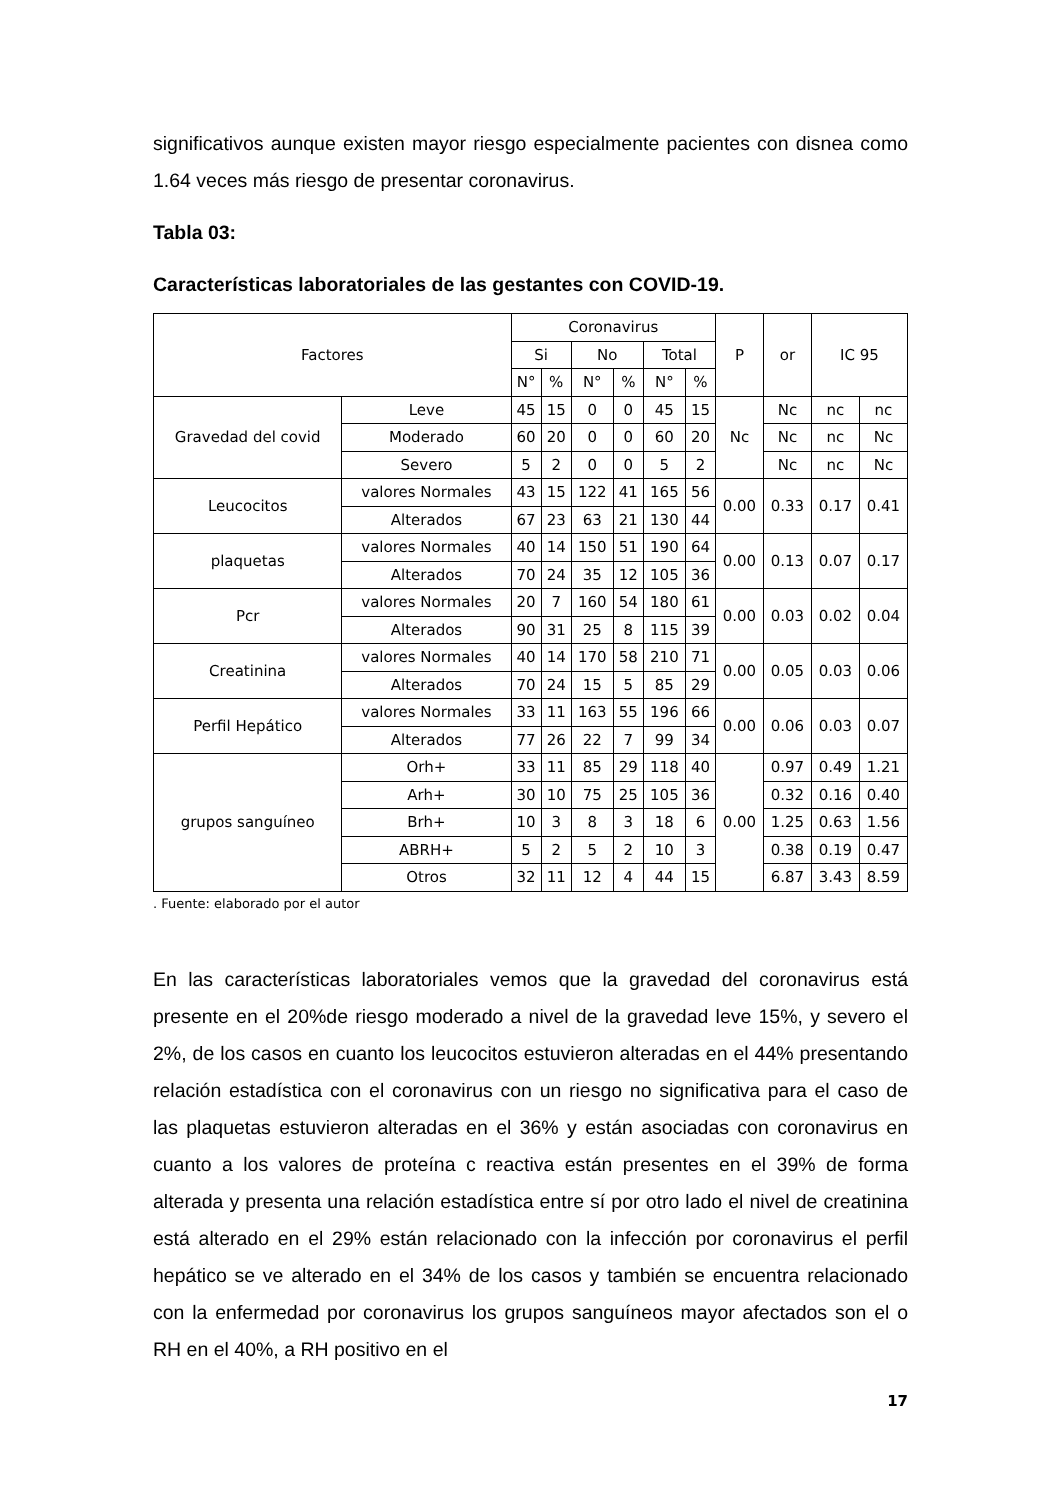significativos aunque existen mayor riesgo especialmente pacientes con disnea como 1.64 veces más riesgo de presentar coronavirus.
Tabla 03:
Características laboratoriales de las gestantes con COVID-19.
| Factores | | Coronavirus | | | | | | P | or | IC 95 | |
| --- | --- | --- | --- | --- | --- | --- | --- | --- | --- | --- | --- |
| | | Si | | No | | Total | | | | | |
| | | N° | % | N° | % | N° | % | | | | |
| Gravedad del covid | Leve | 45 | 15 | 0 | 0 | 45 | 15 | Nc | Nc | nc | nc |
| | Moderado | 60 | 20 | 0 | 0 | 60 | 20 | | Nc | nc | Nc |
| | Severo | 5 | 2 | 0 | 0 | 5 | 2 | | Nc | nc | Nc |
| Leucocitos | valores Normales | 43 | 15 | 122 | 41 | 165 | 56 | 0.00 | 0.33 | 0.17 | 0.41 |
| | Alterados | 67 | 23 | 63 | 21 | 130 | 44 | | | | |
| plaquetas | valores Normales | 40 | 14 | 150 | 51 | 190 | 64 | 0.00 | 0.13 | 0.07 | 0.17 |
| | Alterados | 70 | 24 | 35 | 12 | 105 | 36 | | | | |
| Pcr | valores Normales | 20 | 7 | 160 | 54 | 180 | 61 | 0.00 | 0.03 | 0.02 | 0.04 |
| | Alterados | 90 | 31 | 25 | 8 | 115 | 39 | | | | |
| Creatinina | valores Normales | 40 | 14 | 170 | 58 | 210 | 71 | 0.00 | 0.05 | 0.03 | 0.06 |
| | Alterados | 70 | 24 | 15 | 5 | 85 | 29 | | | | |
| Perfil Hepático | valores Normales | 33 | 11 | 163 | 55 | 196 | 66 | 0.00 | 0.06 | 0.03 | 0.07 |
| | Alterados | 77 | 26 | 22 | 7 | 99 | 34 | | | | |
| grupos sanguíneo | Orh+ | 33 | 11 | 85 | 29 | 118 | 40 | 0.00 | 0.97 | 0.49 | 1.21 |
| | Arh+ | 30 | 10 | 75 | 25 | 105 | 36 | | 0.32 | 0.16 | 0.40 |
| | Brh+ | 10 | 3 | 8 | 3 | 18 | 6 | | 1.25 | 0.63 | 1.56 |
| | ABRH+ | 5 | 2 | 5 | 2 | 10 | 3 | | 0.38 | 0.19 | 0.47 |
| | Otros | 32 | 11 | 12 | 4 | 44 | 15 | | 6.87 | 3.43 | 8.59 |
. Fuente: elaborado por el autor
En las características laboratoriales vemos que la gravedad del coronavirus está presente en el 20%de riesgo moderado a nivel de la gravedad leve 15%, y severo el 2%, de los casos en cuanto los leucocitos estuvieron alteradas en el 44% presentando relación estadística con el coronavirus con un riesgo no significativa para el caso de las plaquetas estuvieron alteradas en el 36% y están asociadas con coronavirus en cuanto a los valores de proteína c reactiva están presentes en el 39% de forma alterada y presenta una relación estadística entre sí por otro lado el nivel de creatinina está alterado en el 29% están relacionado con la infección por coronavirus el perfil hepático se ve alterado en el 34% de los casos y también se encuentra relacionado con la enfermedad por coronavirus los grupos sanguíneos mayor afectados son el o RH en el 40%, a RH positivo en el
17